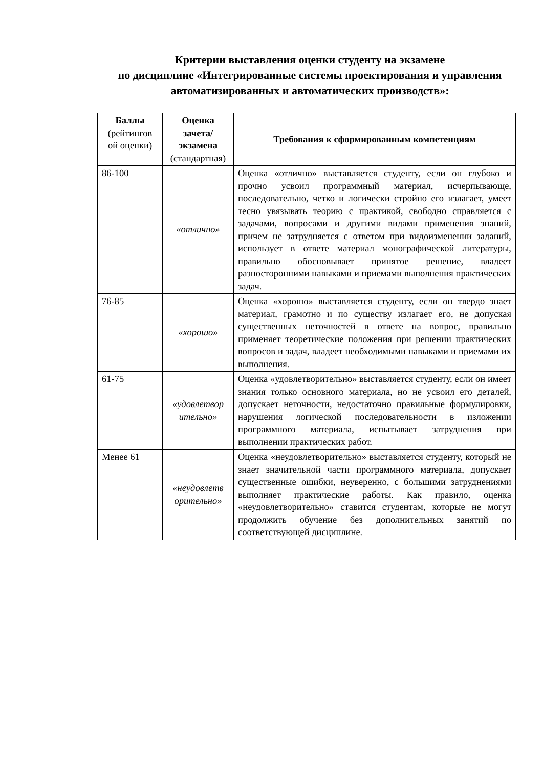Критерии выставления оценки студенту на экзамене
по дисциплине «Интегрированные системы проектирования и управления автоматизированных и автоматических производств»:
| Баллы (рейтингов ой оценки) | Оценка зачета/ экзамена (стандартная) | Требования к сформированным компетенциям |
| --- | --- | --- |
| 86-100 | «отлично» | Оценка «отлично» выставляется студенту, если он глубоко и прочно усвоил программный материал, исчерпывающе, последовательно, четко и логически стройно его излагает, умеет тесно увязывать теорию с практикой, свободно справляется с задачами, вопросами и другими видами применения знаний, причем не затрудняется с ответом при видоизменении заданий, использует в ответе материал монографической литературы, правильно обосновывает принятое решение, владеет разносторонними навыками и приемами выполнения практических задач. |
| 76-85 | «хорошо» | Оценка «хорошо» выставляется студенту, если он твердо знает материал, грамотно и по существу излагает его, не допуская существенных неточностей в ответе на вопрос, правильно применяет теоретические положения при решении практических вопросов и задач, владеет необходимыми навыками и приемами их выполнения. |
| 61-75 | «удовлетвор ительно» | Оценка «удовлетворительно» выставляется студенту, если он имеет знания только основного материала, но не усвоил его деталей, допускает неточности, недостаточно правильные формулировки, нарушения логической последовательности в изложении программного материала, испытывает затруднения при выполнении практических работ. |
| Менее 61 | «неудовлетв орительно» | Оценка «неудовлетворительно» выставляется студенту, который не знает значительной части программного материала, допускает существенные ошибки, неуверенно, с большими затруднениями выполняет практические работы. Как правило, оценка «неудовлетворительно» ставится студентам, которые не могут продолжить обучение без дополнительных занятий по соответствующей дисциплине. |